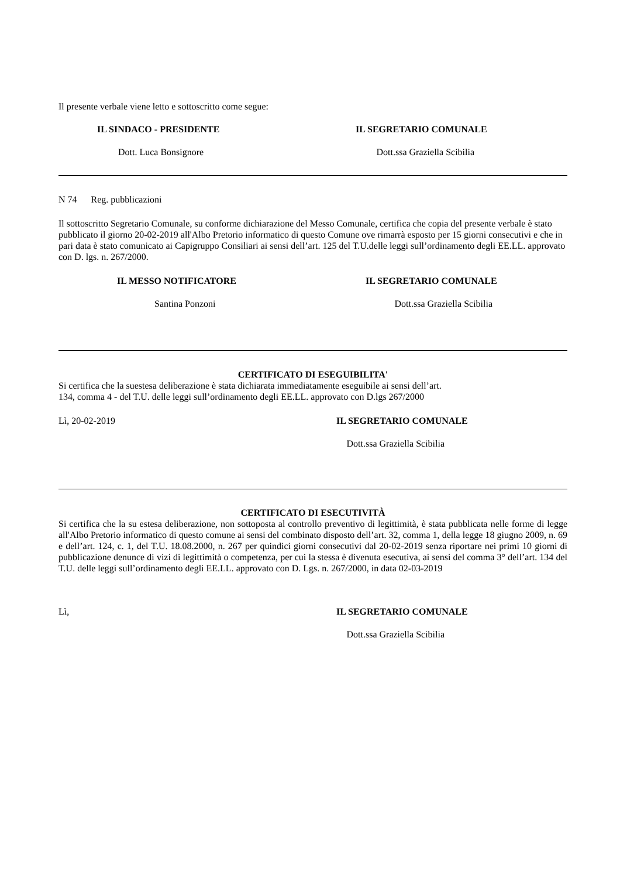Il presente verbale viene letto e sottoscritto come segue:
IL SINDACO - PRESIDENTE IL SEGRETARIO COMUNALE
Dott. Luca Bonsignore Dott.ssa Graziella Scibilia
N 74 Reg. pubblicazioni
Il sottoscritto Segretario Comunale, su conforme dichiarazione del Messo Comunale, certifica che copia del presente verbale è stato pubblicato il giorno 20-02-2019 all'Albo Pretorio informatico di questo Comune ove rimarrà esposto per 15 giorni consecutivi e che in pari data è stato comunicato ai Capigruppo Consiliari ai sensi dell’art. 125 del T.U.delle leggi sull’ordinamento degli EE.LL. approvato con D. lgs. n. 267/2000.
IL MESSO NOTIFICATORE IL SEGRETARIO COMUNALE
Santina Ponzoni Dott.ssa Graziella Scibilia
CERTIFICATO DI ESEGUIBILITA'
Si certifica che la suestesa deliberazione è stata dichiarata immediatamente eseguibile ai sensi dell’art.
134, comma 4 - del T.U. delle leggi sull’ordinamento degli EE.LL. approvato con D.lgs 267/2000
Lì, 20-02-2019 IL SEGRETARIO COMUNALE
Dott.ssa Graziella Scibilia
CERTIFICATO DI ESECUTIVITÀ
Si certifica che la su estesa deliberazione, non sottoposta al controllo preventivo di legittimità, è stata pubblicata nelle forme di legge all'Albo Pretorio informatico di questo comune ai sensi del combinato disposto dell’art. 32, comma 1, della legge 18 giugno 2009, n. 69 e dell’art. 124, c. 1, del T.U. 18.08.2000, n. 267 per quindici giorni consecutivi dal 20-02-2019 senza riportare nei primi 10 giorni di pubblicazione denunce di vizi di legittimità o competenza, per cui la stessa è divenuta esecutiva, ai sensi del comma 3° dell’art. 134 del T.U. delle leggi sull’ordinamento degli EE.LL. approvato con D. Lgs. n. 267/2000, in data 02-03-2019
Lì, IL SEGRETARIO COMUNALE
Dott.ssa Graziella Scibilia